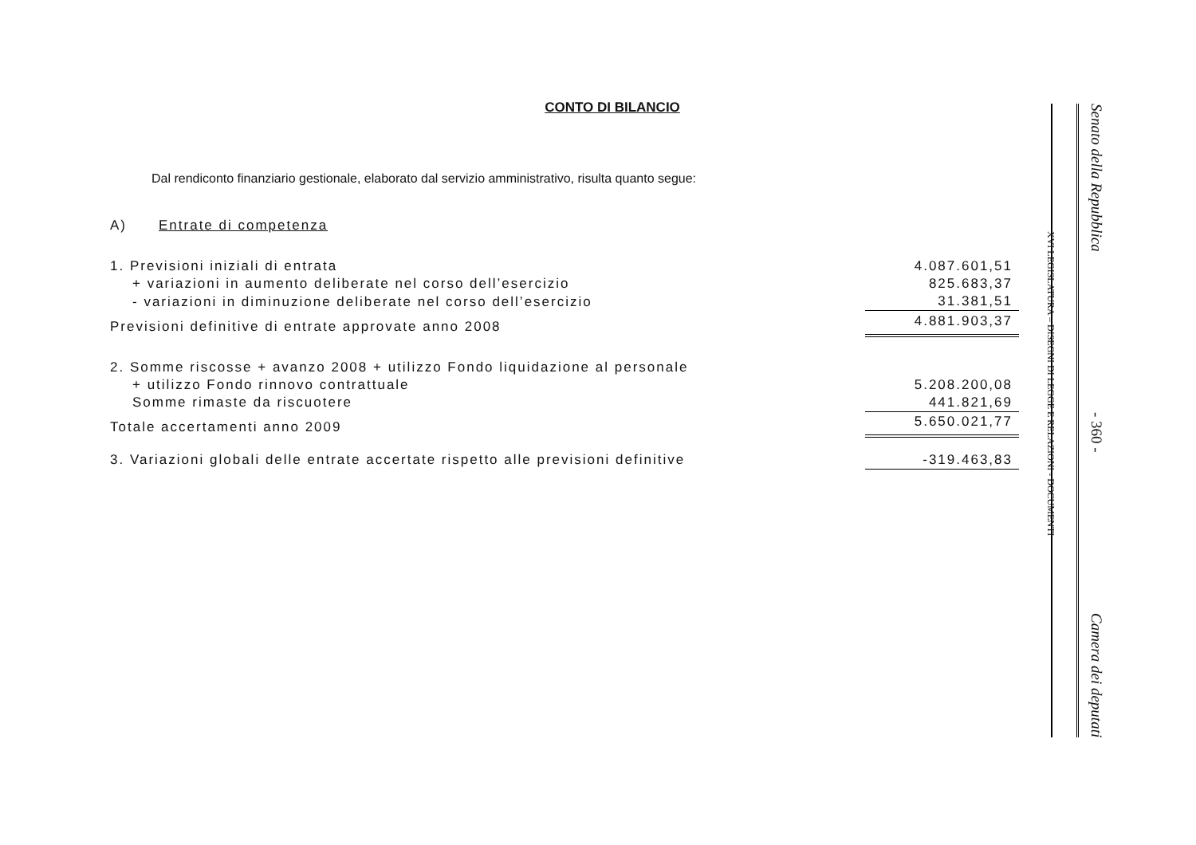CONTO DI BILANCIO
Dal rendiconto finanziario gestionale, elaborato dal servizio amministrativo, risulta quanto segue:
A) Entrate di competenza
| 1. Previsioni iniziali di entrata | 4.087.601,51 |
| + variazioni in aumento deliberate nel corso dell’esercizio | 825.683,37 |
| - variazioni in diminuzione deliberate nel corso dell’esercizio | 31.381,51 |
| Previsioni definitive di entrate approvate anno 2008 | 4.881.903,37 |
| 2. Somme riscosse + avanzo 2008 + utilizzo Fondo liquidazione al personale | |
| + utilizzo Fondo rinnovo contrattuale | 5.208.200,08 |
| Somme rimaste da riscuotere | 441.821,69 |
| Totale accertamenti anno 2009 | 5.650.021,77 |
| 3. Variazioni globali delle entrate accertate rispetto alle previsioni definitive | -319.463,83 |
XVI LEGISLATURA – DISEGNI DI LEGGE E RELAZIONI - DOCUMENTI
Senato della Repubblica - 360 - Camera dei deputati